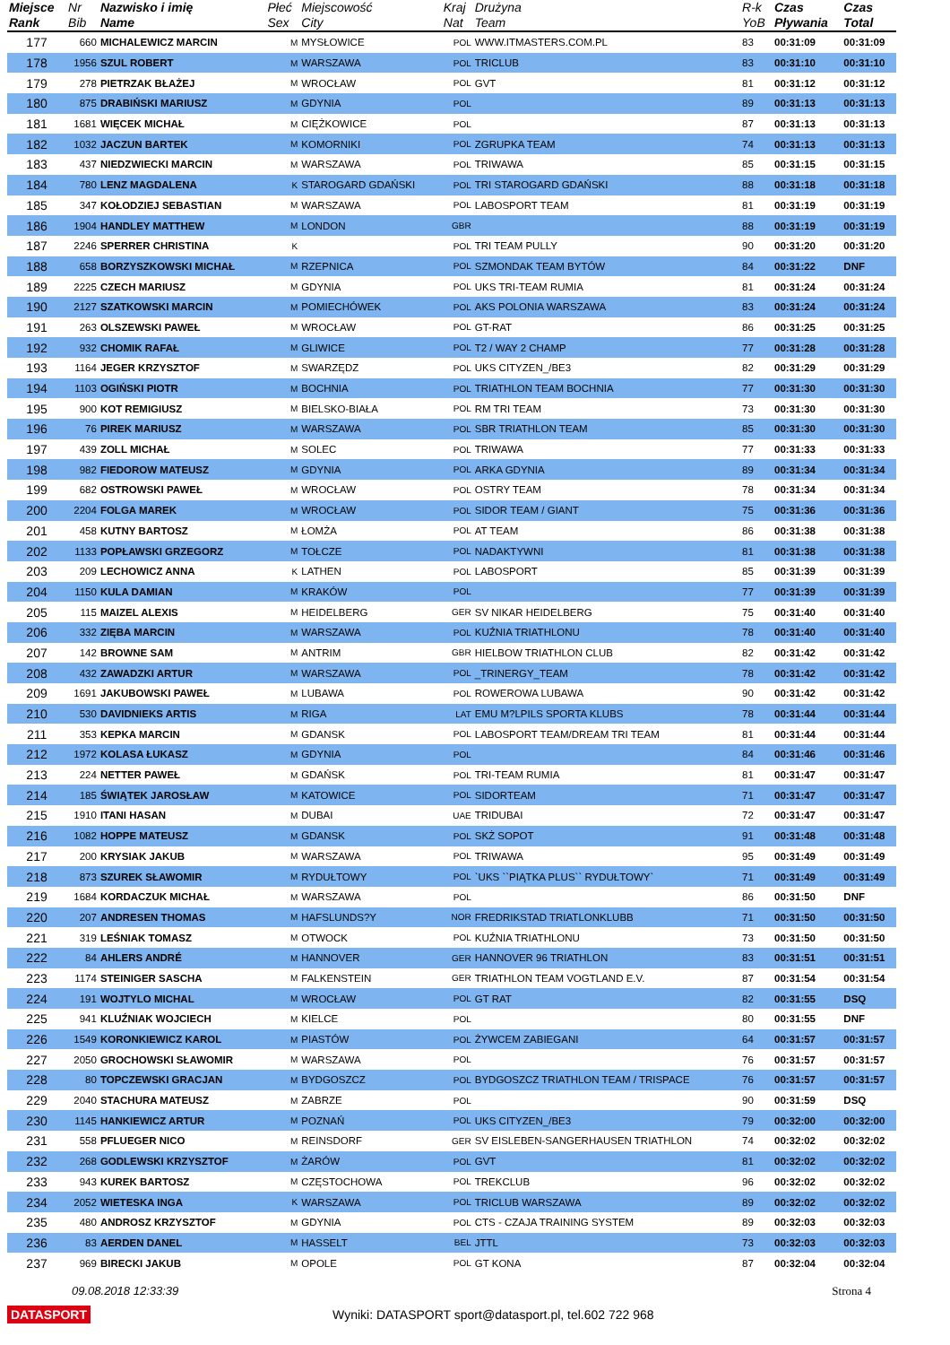| Miejsce Rank | Nr Bib | Nazwisko i imię Name | Płeć Sex | Miejscowość City | Kraj Nat | Drużyna Team | R-k YoB | Czas Pływania | Czas Total |
| --- | --- | --- | --- | --- | --- | --- | --- | --- | --- |
| 177 | 660 | MICHALEWICZ MARCIN | M | MYSŁOWICE | POL | WWW.ITMASTERS.COM.PL | 83 | 00:31:09 | 00:31:09 |
| 178 | 1956 | SZUL ROBERT | M | WARSZAWA | POL | TRICLUB | 83 | 00:31:10 | 00:31:10 |
| 179 | 278 | PIETRZAK BŁAŻEJ | M | WROCŁAW | POL | GVT | 81 | 00:31:12 | 00:31:12 |
| 180 | 875 | DRABIŃSKI MARIUSZ | M | GDYNIA | POL | | 89 | 00:31:13 | 00:31:13 |
| 181 | 1681 | WIĘCEK MICHAŁ | M | CIĘŻKOWICE | POL | | 87 | 00:31:13 | 00:31:13 |
| 182 | 1032 | JACZUN BARTEK | M | KOMORNIKI | POL | ZGRUPKA TEAM | 74 | 00:31:13 | 00:31:13 |
| 183 | 437 | NIEDZWIECKI MARCIN | M | WARSZAWA | POL | TRIWAWA | 85 | 00:31:15 | 00:31:15 |
| 184 | 780 | LENZ MAGDALENA | K | STAROGARD GDAŃSKI | POL | TRI STAROGARD GDAŃSKI | 88 | 00:31:18 | 00:31:18 |
| 185 | 347 | KOŁODZIEJ SEBASTIAN | M | WARSZAWA | POL | LABOSPORT TEAM | 81 | 00:31:19 | 00:31:19 |
| 186 | 1904 | HANDLEY MATTHEW | M | LONDON | GBR | | 88 | 00:31:19 | 00:31:19 |
| 187 | 2246 | SPERRER CHRISTINA | K | | POL | TRI TEAM PULLY | 90 | 00:31:20 | 00:31:20 |
| 188 | 658 | BORZYSZKOWSKI MICHAŁ | M | RZEPNICA | POL | SZMONDAK TEAM BYTÓW | 84 | 00:31:22 | DNF |
| 189 | 2225 | CZECH MARIUSZ | M | GDYNIA | POL | UKS TRI-TEAM RUMIA | 81 | 00:31:24 | 00:31:24 |
| 190 | 2127 | SZATKOWSKI MARCIN | M | POMIECHÓWEK | POL | AKS POLONIA WARSZAWA | 83 | 00:31:24 | 00:31:24 |
| 191 | 263 | OLSZEWSKI PAWEŁ | M | WROCŁAW | POL | GT-RAT | 86 | 00:31:25 | 00:31:25 |
| 192 | 932 | CHOMIK RAFAŁ | M | GLIWICE | POL | T2 / WAY 2 CHAMP | 77 | 00:31:28 | 00:31:28 |
| 193 | 1164 | JEGER KRZYSZTOF | M | SWARZĘDZ | POL | UKS CITYZEN_/BE3 | 82 | 00:31:29 | 00:31:29 |
| 194 | 1103 | OGIŃSKI PIOTR | M | BOCHNIA | POL | TRIATHLON TEAM BOCHNIA | 77 | 00:31:30 | 00:31:30 |
| 195 | 900 | KOT REMIGIUSZ | M | BIELSKO-BIAŁA | POL | RM TRI TEAM | 73 | 00:31:30 | 00:31:30 |
| 196 | 76 | PIREK MARIUSZ | M | WARSZAWA | POL | SBR TRIATHLON TEAM | 85 | 00:31:30 | 00:31:30 |
| 197 | 439 | ZOLL MICHAŁ | M | SOLEC | POL | TRIWAWA | 77 | 00:31:33 | 00:31:33 |
| 198 | 982 | FIEDOROW MATEUSZ | M | GDYNIA | POL | ARKA GDYNIA | 89 | 00:31:34 | 00:31:34 |
| 199 | 682 | OSTROWSKI PAWEŁ | M | WROCŁAW | POL | OSTRY TEAM | 78 | 00:31:34 | 00:31:34 |
| 200 | 2204 | FOLGA MAREK | M | WROCŁAW | POL | SIDOR TEAM / GIANT | 75 | 00:31:36 | 00:31:36 |
| 201 | 458 | KUTNY BARTOSZ | M | ŁOMŻA | POL | AT TEAM | 86 | 00:31:38 | 00:31:38 |
| 202 | 1133 | POPŁAWSKI GRZEGORZ | M | TOŁCZE | POL | NADAKTYWNI | 81 | 00:31:38 | 00:31:38 |
| 203 | 209 | LECHOWICZ ANNA | K | LATHEN | POL | LABOSPORT | 85 | 00:31:39 | 00:31:39 |
| 204 | 1150 | KULA DAMIAN | M | KRAKÓW | POL | | 77 | 00:31:39 | 00:31:39 |
| 205 | 115 | MAIZEL ALEXIS | M | HEIDELBERG | GER | SV NIKAR HEIDELBERG | 75 | 00:31:40 | 00:31:40 |
| 206 | 332 | ZIĘBA MARCIN | M | WARSZAWA | POL | KUŹNIA TRIATHLONU | 78 | 00:31:40 | 00:31:40 |
| 207 | 142 | BROWNE SAM | M | ANTRIM | GBR | HIELBOW TRIATHLON CLUB | 82 | 00:31:42 | 00:31:42 |
| 208 | 432 | ZAWADZKI ARTUR | M | WARSZAWA | POL | _TRINERGY_TEAM | 78 | 00:31:42 | 00:31:42 |
| 209 | 1691 | JAKUBOWSKI PAWEŁ | M | LUBAWA | POL | ROWEROWA LUBAWA | 90 | 00:31:42 | 00:31:42 |
| 210 | 530 | DAVIDNIEKS ARTIS | M | RIGA | LAT | EMU M?LPILS SPORTA KLUBS | 78 | 00:31:44 | 00:31:44 |
| 211 | 353 | KEPKA MARCIN | M | GDANSK | POL | LABOSPORT TEAM/DREAM TRI TEAM | 81 | 00:31:44 | 00:31:44 |
| 212 | 1972 | KOLASA ŁUKASZ | M | GDYNIA | POL | | 84 | 00:31:46 | 00:31:46 |
| 213 | 224 | NETTER PAWEŁ | M | GDAŃSK | POL | TRI-TEAM RUMIA | 81 | 00:31:47 | 00:31:47 |
| 214 | 185 | ŚWIĄTEK JAROSŁAW | M | KATOWICE | POL | SIDORTEAM | 71 | 00:31:47 | 00:31:47 |
| 215 | 1910 | ITANI HASAN | M | DUBAI | UAE | TRIDUBAI | 72 | 00:31:47 | 00:31:47 |
| 216 | 1082 | HOPPE MATEUSZ | M | GDANSK | POL | SKŻ SOPOT | 91 | 00:31:48 | 00:31:48 |
| 217 | 200 | KRYSIAK JAKUB | M | WARSZAWA | POL | TRIWAWA | 95 | 00:31:49 | 00:31:49 |
| 218 | 873 | SZUREK SŁAWOMIR | M | RYDUŁTOWY | POL | `UKS ``PIĄTKA PLUS`` RYDUŁTOWY` | 71 | 00:31:49 | 00:31:49 |
| 219 | 1684 | KORDACZUK MICHAŁ | M | WARSZAWA | POL | | 86 | 00:31:50 | DNF |
| 220 | 207 | ANDRESEN THOMAS | M | HAFSLUNDS?Y | NOR | FREDRIKSTAD TRIATLONKLUBB | 71 | 00:31:50 | 00:31:50 |
| 221 | 319 | LEŚNIAK TOMASZ | M | OTWOCK | POL | KUŹNIA TRIATHLONU | 73 | 00:31:50 | 00:31:50 |
| 222 | 84 | AHLERS ANDRÉ | M | HANNOVER | GER | HANNOVER 96 TRIATHLON | 83 | 00:31:51 | 00:31:51 |
| 223 | 1174 | STEINIGER SASCHA | M | FALKENSTEIN | GER | TRIATHLON TEAM VOGTLAND E.V. | 87 | 00:31:54 | 00:31:54 |
| 224 | 191 | WOJTYLO MICHAL | M | WROCŁAW | POL | GT RAT | 82 | 00:31:55 | DSQ |
| 225 | 941 | KLUŹNIAK WOJCIECH | M | KIELCE | POL | | 80 | 00:31:55 | DNF |
| 226 | 1549 | KORONKIEWICZ KAROL | M | PIASTÓW | POL | ŻYWCEM ZABIEGANI | 64 | 00:31:57 | 00:31:57 |
| 227 | 2050 | GROCHOWSKI SŁAWOMIR | M | WARSZAWA | POL | | 76 | 00:31:57 | 00:31:57 |
| 228 | 80 | TOPCZEWSKI GRACJAN | M | BYDGOSZCZ | POL | BYDGOSZCZ TRIATHLON TEAM / TRISPACE | 76 | 00:31:57 | 00:31:57 |
| 229 | 2040 | STACHURA MATEUSZ | M | ZABRZE | POL | | 90 | 00:31:59 | DSQ |
| 230 | 1145 | HANKIEWICZ ARTUR | M | POZNAŃ | POL | UKS CITYZEN_/BE3 | 79 | 00:32:00 | 00:32:00 |
| 231 | 558 | PFLUEGER NICO | M | REINSDORF | GER | SV EISLEBEN-SANGERHAUSEN TRIATHLON | 74 | 00:32:02 | 00:32:02 |
| 232 | 268 | GODLEWSKI KRZYSZTOF | M | ŻARÓW | POL | GVT | 81 | 00:32:02 | 00:32:02 |
| 233 | 943 | KUREK BARTOSZ | M | CZĘSTOCHOWA | POL | TREKCLUB | 96 | 00:32:02 | 00:32:02 |
| 234 | 2052 | WIETESKA INGA | K | WARSZAWA | POL | TRICLUB WARSZAWA | 89 | 00:32:02 | 00:32:02 |
| 235 | 480 | ANDROSZ KRZYSZTOF | M | GDYNIA | POL | CTS - CZAJA TRAINING SYSTEM | 89 | 00:32:03 | 00:32:03 |
| 236 | 83 | AERDEN DANEL | M | HASSELT | BEL | JTTL | 73 | 00:32:03 | 00:32:03 |
| 237 | 969 | BIRECKI JAKUB | M | OPOLE | POL | GT KONA | 87 | 00:32:04 | 00:32:04 |
09.08.2018 12:33:39 Strona 4
DATASPORT Wyniki: DATASPORT sport@datasport.pl, tel.602 722 968